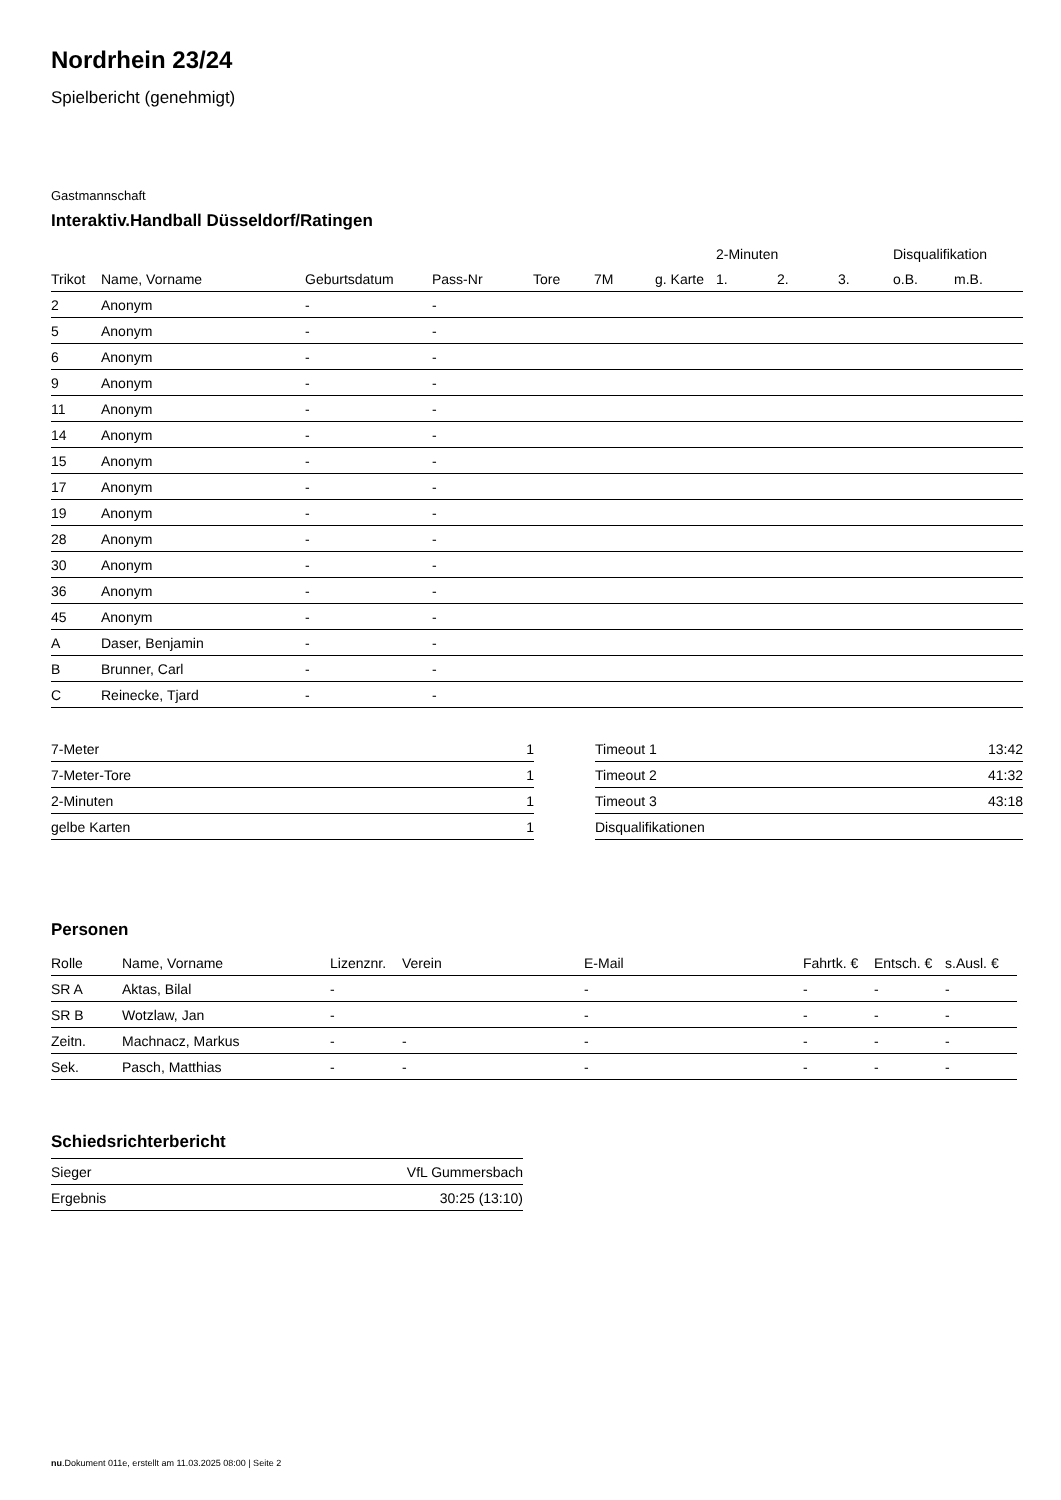Nordrhein 23/24
Spielbericht (genehmigt)
Gastmannschaft
Interaktiv.Handball Düsseldorf/Ratingen
| | | | | | | | 2-Minuten | | | Disqualifikation | |
| --- | --- | --- | --- | --- | --- | --- | --- | --- | --- | --- | --- |
| Trikot | Name, Vorname | Geburtsdatum | Pass-Nr | Tore | 7M | g. Karte | 1. | 2. | 3. | o.B. | m.B. |
| 2 | Anonym | - | - | | | | | | | | |
| 5 | Anonym | - | - | | | | | | | | |
| 6 | Anonym | - | - | | | | | | | | |
| 9 | Anonym | - | - | | | | | | | | |
| 11 | Anonym | - | - | | | | | | | | |
| 14 | Anonym | - | - | | | | | | | | |
| 15 | Anonym | - | - | | | | | | | | |
| 17 | Anonym | - | - | | | | | | | | |
| 19 | Anonym | - | - | | | | | | | | |
| 28 | Anonym | - | - | | | | | | | | |
| 30 | Anonym | - | - | | | | | | | | |
| 36 | Anonym | - | - | | | | | | | | |
| 45 | Anonym | - | - | | | | | | | | |
| A | Daser, Benjamin | - | - | | | | | | | | |
| B | Brunner, Carl | - | - | | | | | | | | |
| C | Reinecke, Tjard | - | - | | | | | | | | |
| 7-Meter | 1 |
| 7-Meter-Tore | 1 |
| 2-Minuten | 1 |
| gelbe Karten | 1 |
| Timeout 1 | 13:42 |
| Timeout 2 | 41:32 |
| Timeout 3 | 43:18 |
| Disqualifikationen | |
Personen
| Rolle | Name, Vorname | Lizenznr. | Verein | E-Mail | Fahrtk. € | Entsch. € | s.Ausl. € |
| SR A | Aktas, Bilal | - | | - | - | - | - |
| SR B | Wotzlaw, Jan | - | | - | - | - | - |
| Zeitn. | Machnacz, Markus | - | - | - | - | - | - |
| Sek. | Pasch, Matthias | - | - | - | - | - | - |
Schiedsrichterbericht
| Sieger | VfL Gummersbach |
| Ergebnis | 30:25 (13:10) |
nu.Dokument 011e, erstellt am 11.03.2025 08:00 | Seite 2